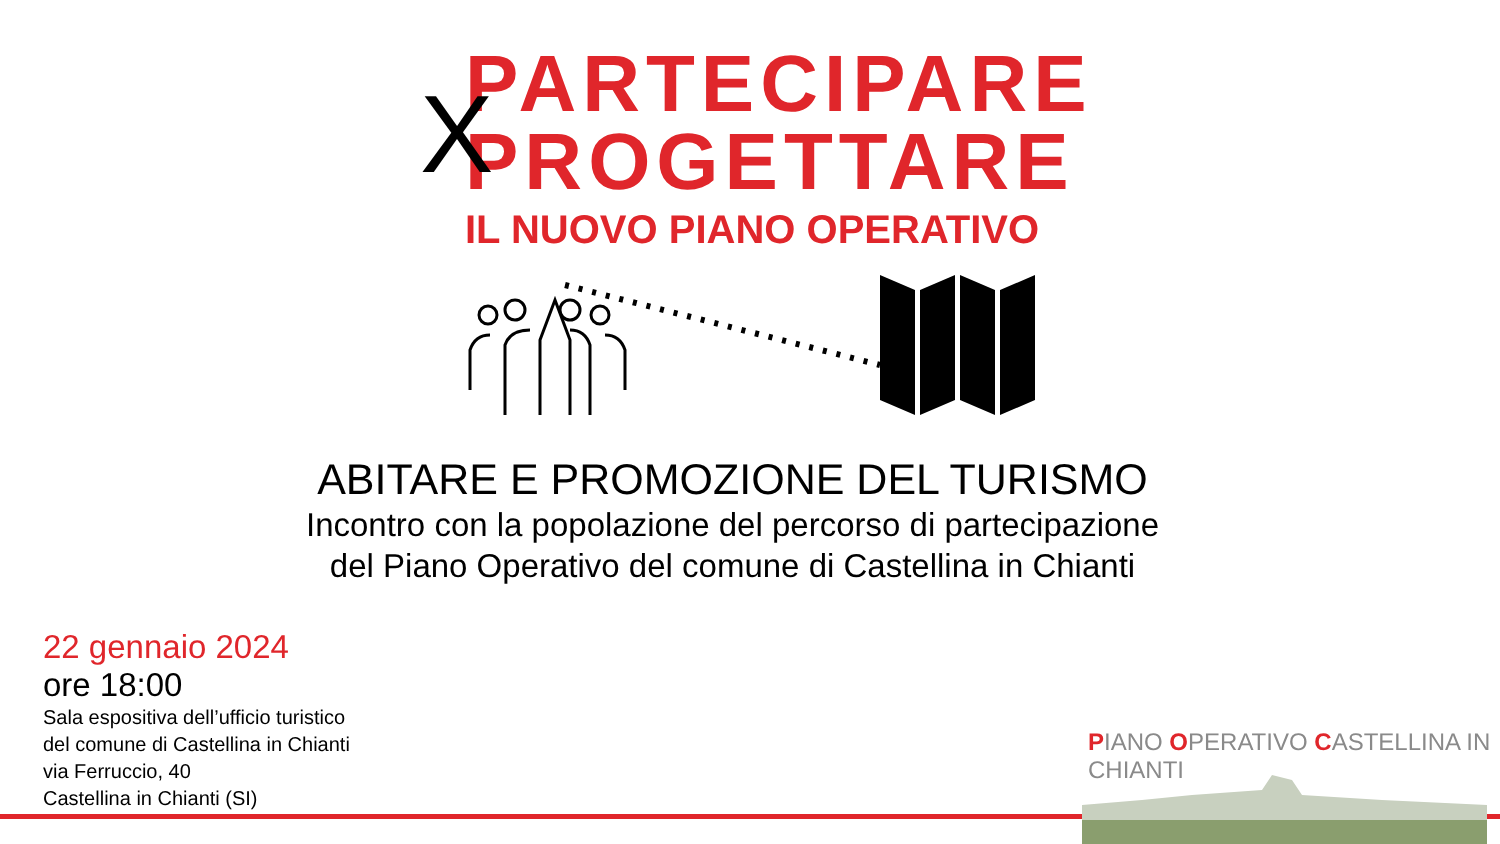X
PARTECIPARE
PROGETTARE
IL NUOVO PIANO OPERATIVO
ABITARE E PROMOZIONE DEL TURISMO
Incontro con la popolazione del percorso di partecipazione
del Piano Operativo del comune di Castellina in Chianti
22 gennaio 2024
ore 18:00
Sala espositiva dell’ufficio turistico
del comune di Castellina in Chianti
via Ferruccio, 40
Castellina in Chianti (SI)
PIANO OPERATIVO CASTELLINA IN CHIANTI